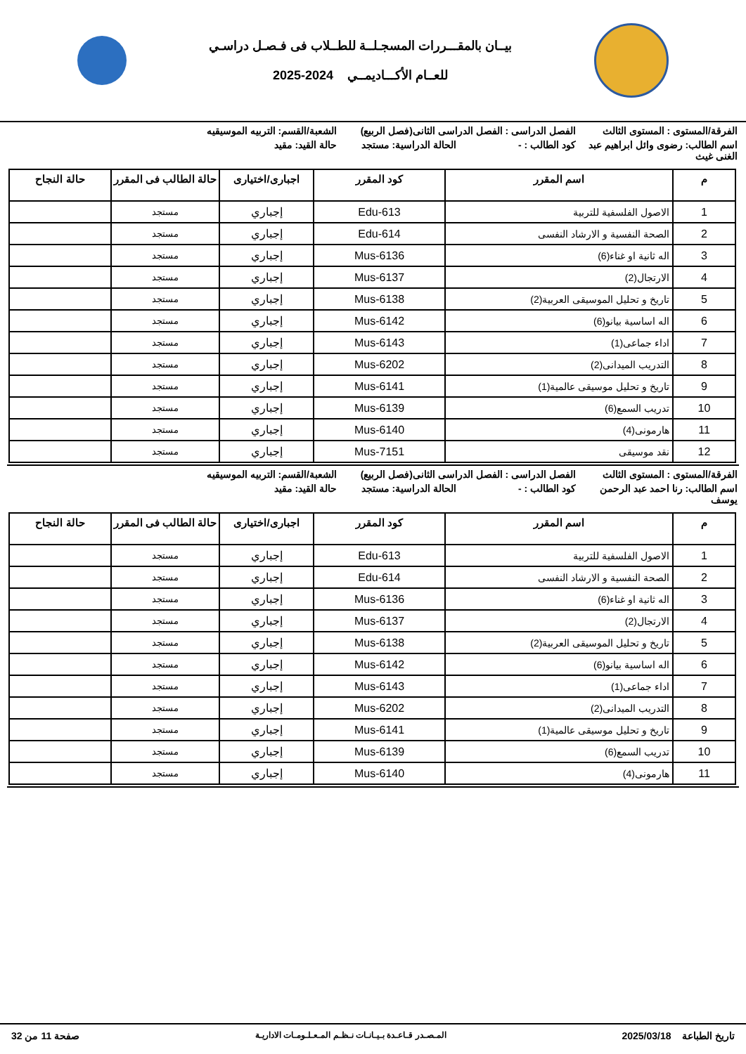بيــان بالمقـــررات المسجـلــة للطــلاب فى فـصـل دراسـي
للعــام الأكـــاديمــي 2024-2025
الفرقة/المستوى : المستوى الثالث
الفصل الدراسى : الفصل الدراسى الثانى(فصل الربيع)
الشعبة/القسم: التربيه الموسيقيه
اسم الطالب: رضوى وائل ابراهيم عبد الغنى غيث
كود الطالب : -
الحالة الدراسية: مستجد
حالة القيد: مقيد
| م | اسم المقرر | كود المقرر | اجبارى/اختيارى | حالة الطالب فى المقرر | حالة النجاح |
| --- | --- | --- | --- | --- | --- |
| 1 | الاصول الفلسفية للتربية | Edu-613 | إجباري | مستجد | |
| 2 | الصحة النفسية و الارشاد النفسى | Edu-614 | إجباري | مستجد | |
| 3 | اله ثانية او غناء(6) | Mus-6136 | إجباري | مستجد | |
| 4 | الارتجال(2) | Mus-6137 | إجباري | مستجد | |
| 5 | تاريخ و تحليل الموسيقى العربية(2) | Mus-6138 | إجباري | مستجد | |
| 6 | اله اساسية بيانو(6) | Mus-6142 | إجباري | مستجد | |
| 7 | اداء جماعى(1) | Mus-6143 | إجباري | مستجد | |
| 8 | التدريب الميدانى(2) | Mus-6202 | إجباري | مستجد | |
| 9 | تاريخ و تحليل موسيقى عالمية(1) | Mus-6141 | إجباري | مستجد | |
| 10 | تدريب السمع(6) | Mus-6139 | إجباري | مستجد | |
| 11 | هارمونى(4) | Mus-6140 | إجباري | مستجد | |
| 12 | نقد موسيقى | Mus-7151 | إجباري | مستجد | |
الفرقة/المستوى : المستوى الثالث
الفصل الدراسى : الفصل الدراسى الثانى(فصل الربيع)
الشعبة/القسم: التربيه الموسيقيه
اسم الطالب: رنا احمد عبد الرحمن يوسف
كود الطالب : -
الحالة الدراسية: مستجد
حالة القيد: مقيد
| م | اسم المقرر | كود المقرر | اجبارى/اختيارى | حالة الطالب فى المقرر | حالة النجاح |
| --- | --- | --- | --- | --- | --- |
| 1 | الاصول الفلسفية للتربية | Edu-613 | إجباري | مستجد | |
| 2 | الصحة النفسية و الارشاد النفسى | Edu-614 | إجباري | مستجد | |
| 3 | اله ثانية او غناء(6) | Mus-6136 | إجباري | مستجد | |
| 4 | الارتجال(2) | Mus-6137 | إجباري | مستجد | |
| 5 | تاريخ و تحليل الموسيقى العربية(2) | Mus-6138 | إجباري | مستجد | |
| 6 | اله اساسية بيانو(6) | Mus-6142 | إجباري | مستجد | |
| 7 | اداء جماعى(1) | Mus-6143 | إجباري | مستجد | |
| 8 | التدريب الميدانى(2) | Mus-6202 | إجباري | مستجد | |
| 9 | تاريخ و تحليل موسيقى عالمية(1) | Mus-6141 | إجباري | مستجد | |
| 10 | تدريب السمع(6) | Mus-6139 | إجباري | مستجد | |
| 11 | هارمونى(4) | Mus-6140 | إجباري | مستجد | |
تاريخ الطباعة 2025/03/18
المـصـدر قـاعـدة بـيـانـات نـظـم المـعـلـومـات الاداريـة
صفحة 11 من 32